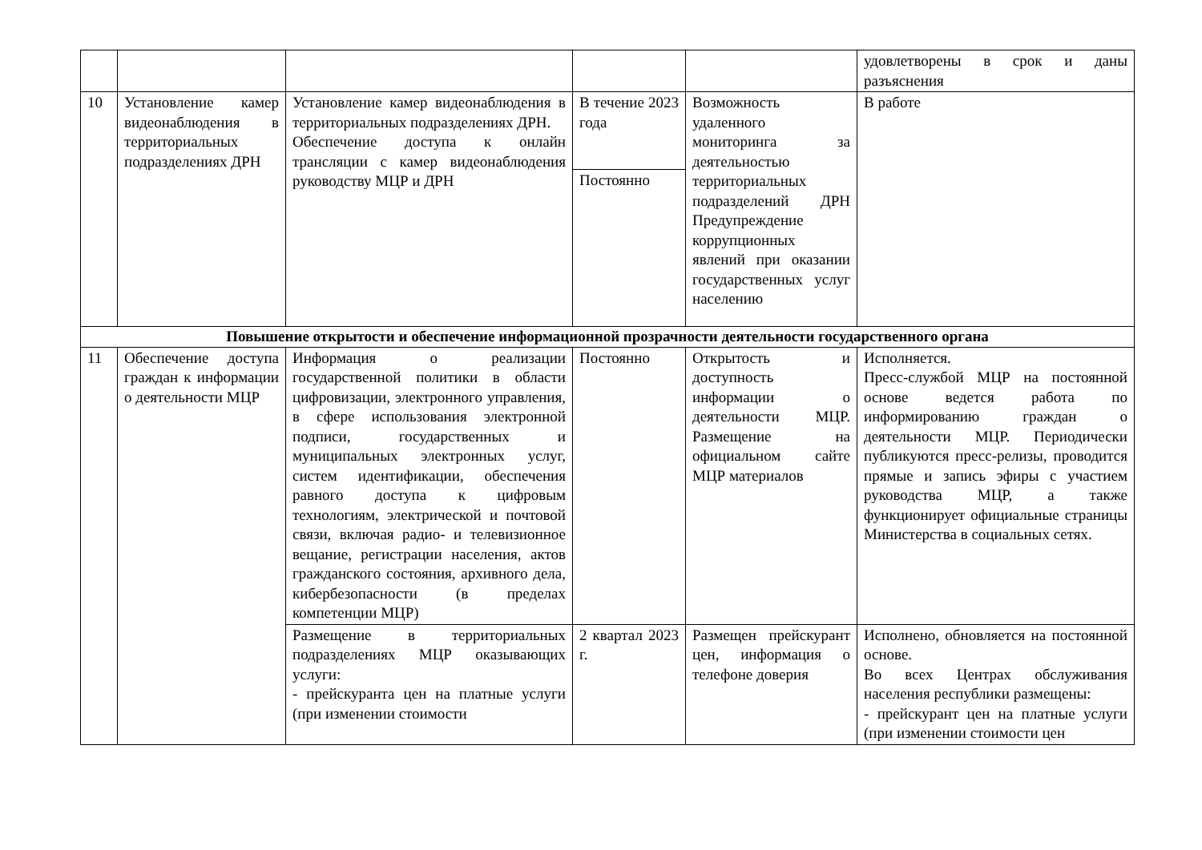| | | | | | удовлетворены в срок и даны разъяснения |
| 10 | Установление камер видеонаблюдения в территориальных подразделениях ДРН | Установление камер видеонаблюдения в территориальных подразделениях ДРН. Обеспечение доступа к онлайн трансляции с камер видеонаблюдения руководству МЦР и ДРН | В течение 2023 года | Возможность удаленного мониторинга за деятельностью территориальных подразделений ДРН Предупреждение коррупционных явлений при оказании государственных услуг населению | В работе |
| | | | Постоянно | | |
| Повышение открытости и обеспечение информационной прозрачности деятельности государственного органа | | | | | |
| 11 | Обеспечение доступа граждан к информации о деятельности МЦР | Информация о реализации государственной политики в области цифровизации, электронного управления, в сфере использования электронной подписи, государственных и муниципальных электронных услуг, систем идентификации, обеспечения равного доступа к цифровым технологиям, электрической и почтовой связи, включая радио- и телевизионное вещание, регистрации населения, актов гражданского состояния, архивного дела, кибербезопасности (в пределах компетенции МЦР) | Постоянно | Открытость и доступность информации о деятельности МЦР. Размещение на официальном сайте МЦР материалов | Исполняется. Пресс-службой МЦР на постоянной основе ведется работа по информированию граждан о деятельности МЦР. Периодически публикуются пресс-релизы, проводится прямые и запись эфиры с участием руководства МЦР, а также функционирует официальные страницы Министерства в социальных сетях. |
| | | Размещение в территориальных подразделениях МЦР оказывающих услуги: - прейскуранта цен на платные услуги (при изменении стоимости | 2 квартал 2023 г. | Размещен прейскурант цен, информация о телефоне доверия | Исполнено, обновляется на постоянной основе. Во всех Центрах обслуживания населения республики размещены: - прейскурант цен на платные услуги (при изменении стоимости цен |